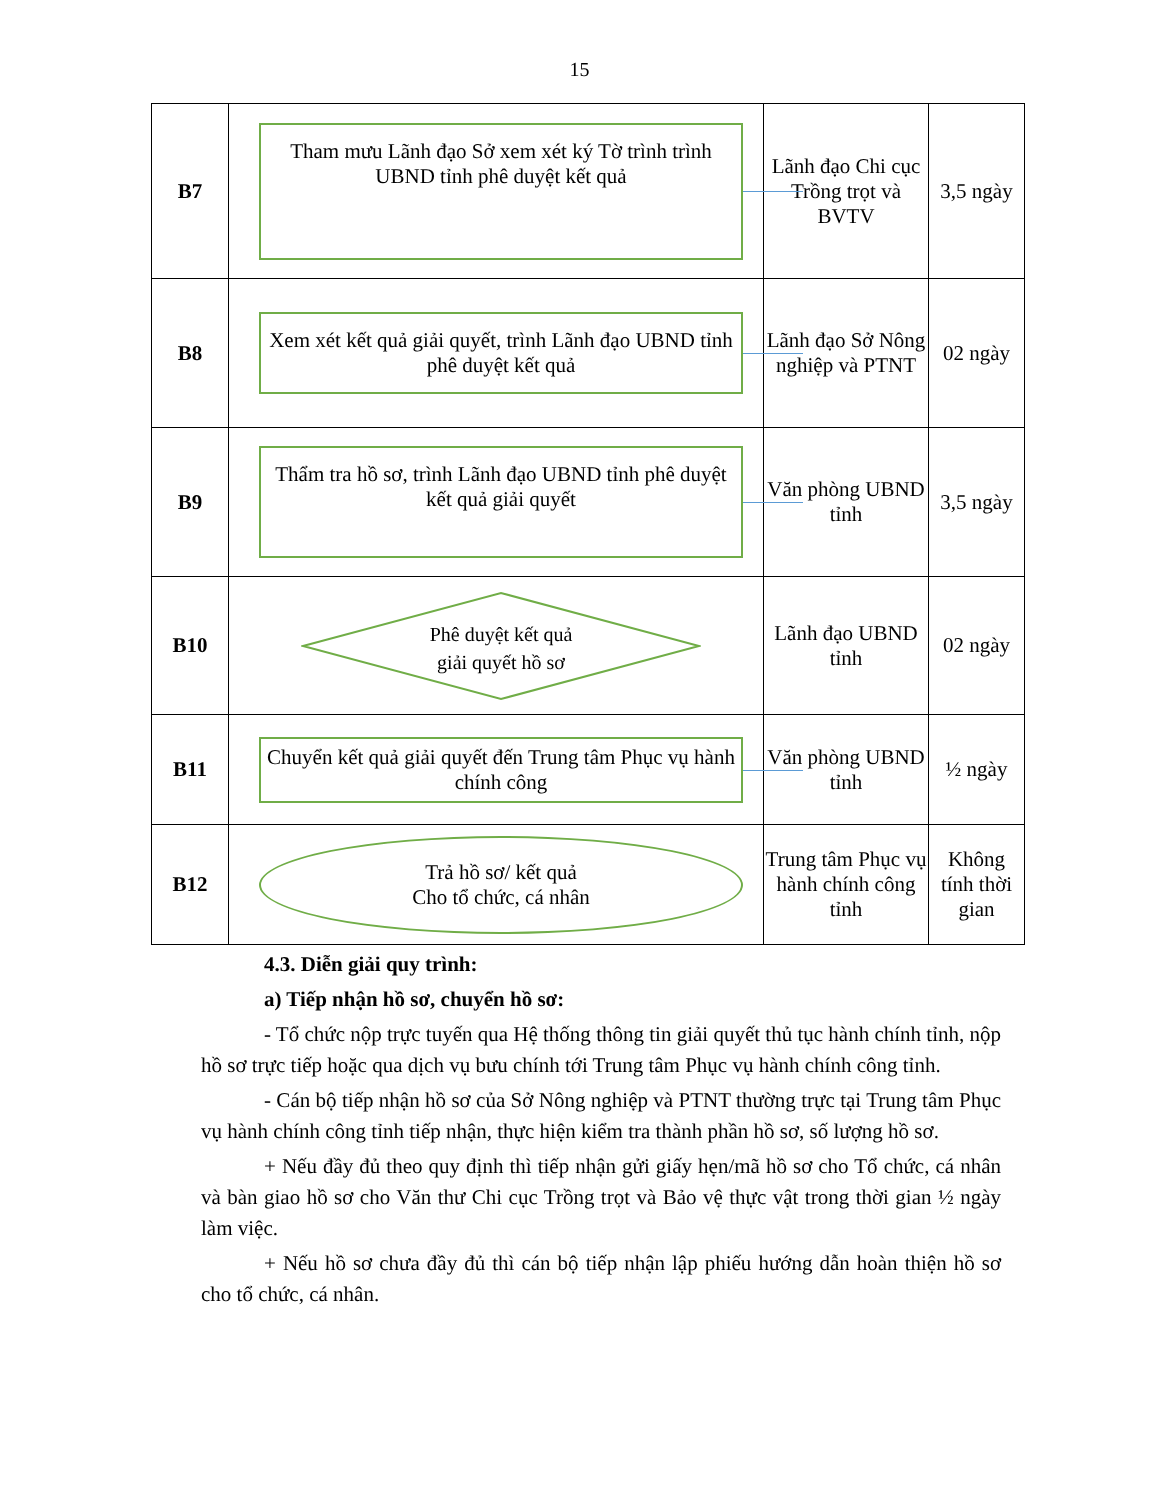15
| B7 | Tham mưu Lãnh đạo Sở xem xét ký Tờ trình trình UBND tỉnh phê duyệt kết quả | Lãnh đạo Chi cục Trồng trọt và BVTV | 3,5 ngày |
| B8 | Xem xét kết quả giải quyết, trình Lãnh đạo UBND tỉnh phê duyệt kết quả | Lãnh đạo Sở Nông nghiệp và PTNT | 02 ngày |
| B9 | Thẩm tra hồ sơ, trình Lãnh đạo UBND tỉnh phê duyệt kết quả giải quyết | Văn phòng UBND tỉnh | 3,5 ngày |
| B10 | Phê duyệt kết quả giải quyết hồ sơ | Lãnh đạo UBND tỉnh | 02 ngày |
| B11 | Chuyển kết quả giải quyết đến Trung tâm Phục vụ hành chính công | Văn phòng UBND tỉnh | ½ ngày |
| B12 | Trả hồ sơ/ kết quả Cho tổ chức, cá nhân | Trung tâm Phục vụ hành chính công tỉnh | Không tính thời gian |
4.3. Diễn giải quy trình:
a) Tiếp nhận hồ sơ, chuyển hồ sơ:
- Tổ chức nộp trực tuyến qua Hệ thống thông tin giải quyết thủ tục hành chính tỉnh, nộp hồ sơ trực tiếp hoặc qua dịch vụ bưu chính tới Trung tâm Phục vụ hành chính công tỉnh.
- Cán bộ tiếp nhận hồ sơ của Sở Nông nghiệp và PTNT thường trực tại Trung tâm Phục vụ hành chính công tỉnh tiếp nhận, thực hiện kiểm tra thành phần hồ sơ, số lượng hồ sơ.
+ Nếu đầy đủ theo quy định thì tiếp nhận gửi giấy hẹn/mã hồ sơ cho Tổ chức, cá nhân và bàn giao hồ sơ cho Văn thư Chi cục Trồng trọt và Bảo vệ thực vật trong thời gian ½ ngày làm việc.
+ Nếu hồ sơ chưa đầy đủ thì cán bộ tiếp nhận lập phiếu hướng dẫn hoàn thiện hồ sơ cho tổ chức, cá nhân.